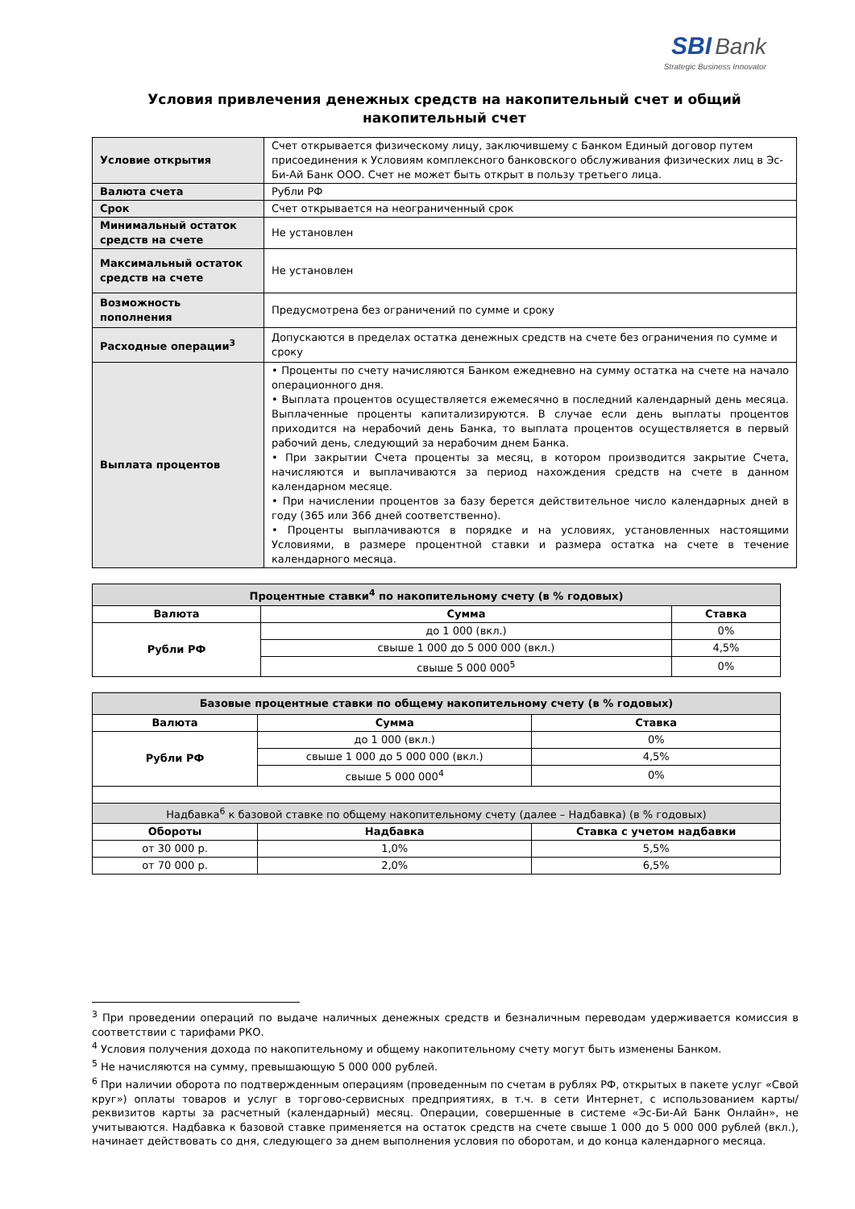SBI Bank
Strategic Business Innovator
Условия привлечения денежных средств на накопительный счет и общий накопительный счет
| Условие открытия | Счет открывается физическому лицу, заключившему с Банком Единый договор путем присоединения к Условиям комплексного банковского обслуживания физических лиц в Эс-Би-Ай Банк ООО. Счет не может быть открыт в пользу третьего лица. |
| Валюта счета | Рубли РФ |
| Срок | Счет открывается на неограниченный срок |
| Минимальный остаток средств на счете | Не установлен |
| Максимальный остаток средств на счете | Не установлен |
| Возможность пополнения | Предусмотрена без ограничений по сумме и сроку |
| Расходные операции<sup>3</sup> | Допускаются в пределах остатка денежных средств на счете без ограничения по сумме и сроку |
| Выплата процентов | • Проценты по счету начисляются Банком ежедневно на сумму остатка на счете на начало операционного дня. • Выплата процентов осуществляется ежемесячно в последний календарный день месяца. Выплаченные проценты капитализируются. В случае если день выплаты процентов приходится на нерабочий день Банка, то выплата процентов осуществляется в первый рабочий день, следующий за нерабочим днем Банка. • При закрытии Счета проценты за месяц, в котором производится закрытие Счета, начисляются и выплачиваются за период нахождения средств на счете в данном календарном месяце. • При начислении процентов за базу берется действительное число календарных дней в году (365 или 366 дней соответственно). • Проценты выплачиваются в порядке и на условиях, установленных настоящими Условиями, в размере процентной ставки и размера остатка на счете в течение календарного месяца. |
| Процентные ставки<sup>4</sup> по накопительному счету (в % годовых) | | |
| --- | --- | --- |
| Валюта | Сумма | Ставка |
| Рубли РФ | до 1 000 (вкл.) | 0% |
| | свыше 1 000 до 5 000 000 (вкл.) | 4,5% |
| | свыше 5 000 000<sup>5</sup> | 0% |
| Базовые процентные ставки по общему накопительному счету (в % годовых) | | |
| --- | --- | --- |
| Валюта | Сумма | Ставка |
| Рубли РФ | до 1 000 (вкл.) | 0% |
| | свыше 1 000 до 5 000 000 (вкл.) | 4,5% |
| | свыше 5 000 000<sup>4</sup> | 0% |
| Надбавка<sup>6</sup> к базовой ставке по общему накопительному счету (далее – Надбавка) (в % годовых) | | |
| Обороты | Надбавка | Ставка с учетом надбавки |
| от 30 000 р. | 1,0% | 5,5% |
| от 70 000 р. | 2,0% | 6,5% |
<sup>3</sup> При проведении операций по выдаче наличных денежных средств и безналичным переводам удерживается комиссия в соответствии с тарифами РКО.
<sup>4</sup> Условия получения дохода по накопительному и общему накопительному счету могут быть изменены Банком.
<sup>5</sup> Не начисляются на сумму, превышающую 5 000 000 рублей.
<sup>6</sup> При наличии оборота по подтвержденным операциям (проведенным по счетам в рублях РФ, открытых в пакете услуг «Свой круг») оплаты товаров и услуг в торгово-сервисных предприятиях, в т.ч. в сети Интернет, с использованием карты/реквизитов карты за расчетный (календарный) месяц. Операции, совершенные в системе «Эс-Би-Ай Банк Онлайн», не учитываются. Надбавка к базовой ставке применяется на остаток средств на счете свыше 1 000 до 5 000 000 рублей (вкл.), начинает действовать со дня, следующего за днем выполнения условия по оборотам, и до конца календарного месяца.